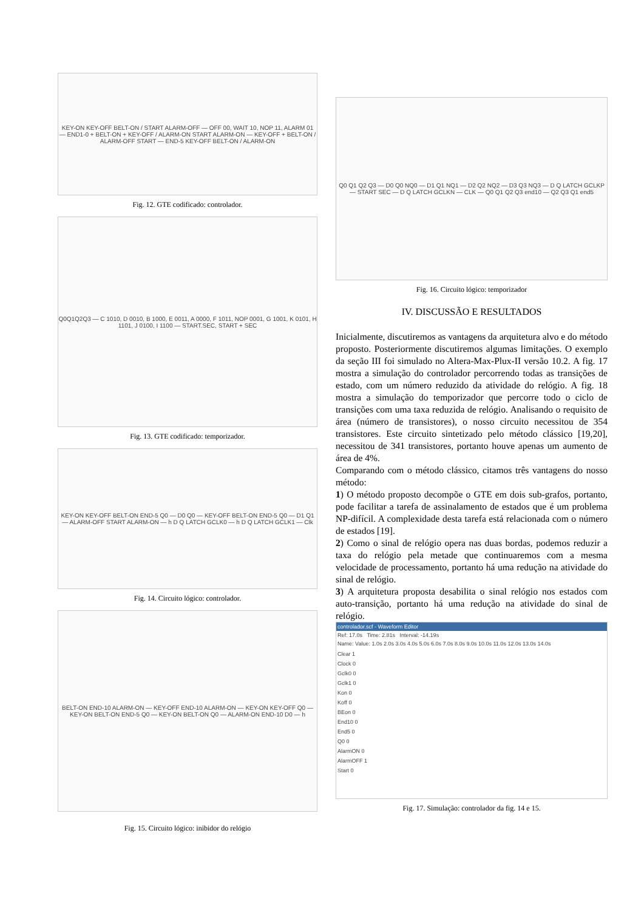KEY-ON KEY-OFF BELT-ON / START ALARM-OFF — OFF 00, WAIT 10, NOP 11, ALARM 01 — END1-0 + BELT-ON + KEY-OFF / ALARM-ON START ALARM-ON — KEY-OFF + BELT-ON / ALARM-OFF START — END-5 KEY-OFF BELT-ON / ALARM-ON
Fig. 12. GTE codificado: controlador.
Q0Q1Q2Q3 — C 1010, D 0010, B 1000, E 0011, A 0000, F 1011, NOP 0001, G 1001, K 0101, H 1101, J 0100, I 1100 — START.SEC, START + SEC
Fig. 13. GTE codificado: temporizador.
KEY-ON KEY-OFF BELT-ON END-5 Q0 — D0 Q0 — KEY-OFF BELT-ON END-5 Q0 — D1 Q1 — ALARM-OFF START ALARM-ON — h D Q LATCH GCLK0 — h D Q LATCH GCLK1 — Clk
Fig. 14. Circuito lógico: controlador.
BELT-ON END-10 ALARM-ON — KEY-OFF END-10 ALARM-ON — KEY-ON KEY-OFF Q0 — KEY-ON BELT-ON END-5 Q0 — KEY-ON BELT-ON Q0 — ALARM-ON END-10 D0 — h
Fig. 15. Circuito lógico: inibidor do relógio
Q0 Q1 Q2 Q3 — D0 Q0 NQ0 — D1 Q1 NQ1 — D2 Q2 NQ2 — D3 Q3 NQ3 — D Q LATCH GCLKP — START SEC — D Q LATCH GCLKN — CLK — Q0 Q1 Q2 Q3 end10 — Q2 Q3 Q1 end5
Fig. 16. Circuito lógico: temporizador
IV. DISCUSSÃO E RESULTADOS
Inicialmente, discutiremos as vantagens da arquitetura alvo e do método proposto. Posteriormente discutiremos algumas limitações. O exemplo da seção III foi simulado no Altera-Max-Plux-II versão 10.2. A fig. 17 mostra a simulação do controlador percorrendo todas as transições de estado, com um número reduzido da atividade do relógio. A fig. 18 mostra a simulação do temporizador que percorre todo o ciclo de transições com uma taxa reduzida de relógio. Analisando o requisito de área (número de transistores), o nosso circuito necessitou de 354 transistores. Este circuito sintetizado pelo método clássico [19,20], necessitou de 341 transistores, portanto houve apenas um aumento de área de 4%.
Comparando com o método clássico, citamos três vantagens do nosso método:
1) O método proposto decompõe o GTE em dois sub-grafos, portanto, pode facilitar a tarefa de assinalamento de estados que é um problema NP-difícil. A complexidade desta tarefa está relacionada com o número de estados [19].
2) Como o sinal de relógio opera nas duas bordas, podemos reduzir a taxa do relógio pela metade que continuaremos com a mesma velocidade de processamento, portanto há uma redução na atividade do sinal de relógio.
3) A arquitetura proposta desabilita o sinal relógio nos estados com auto-transição, portanto há uma redução na atividade do sinal de relógio.
controlador.scf - Waveform Editor
Ref: 17.0s Time: 2.81s Interval: -14.19s
Name: Value: 1.0s 2.0s 3.0s 4.0s 5.0s 6.0s 7.0s 8.0s 9.0s 10.0s 11.0s 12.0s 13.0s 14.0s
Clear 1
Clock 0
Gclk0 0
Gclk1 0
Kon 0
Koff 0
BEon 0
End10 0
End5 0
Q0 0
AlarmON 0
AlarmOFF 1
Start 0
Fig. 17. Simulação: controlador da fig. 14 e 15.